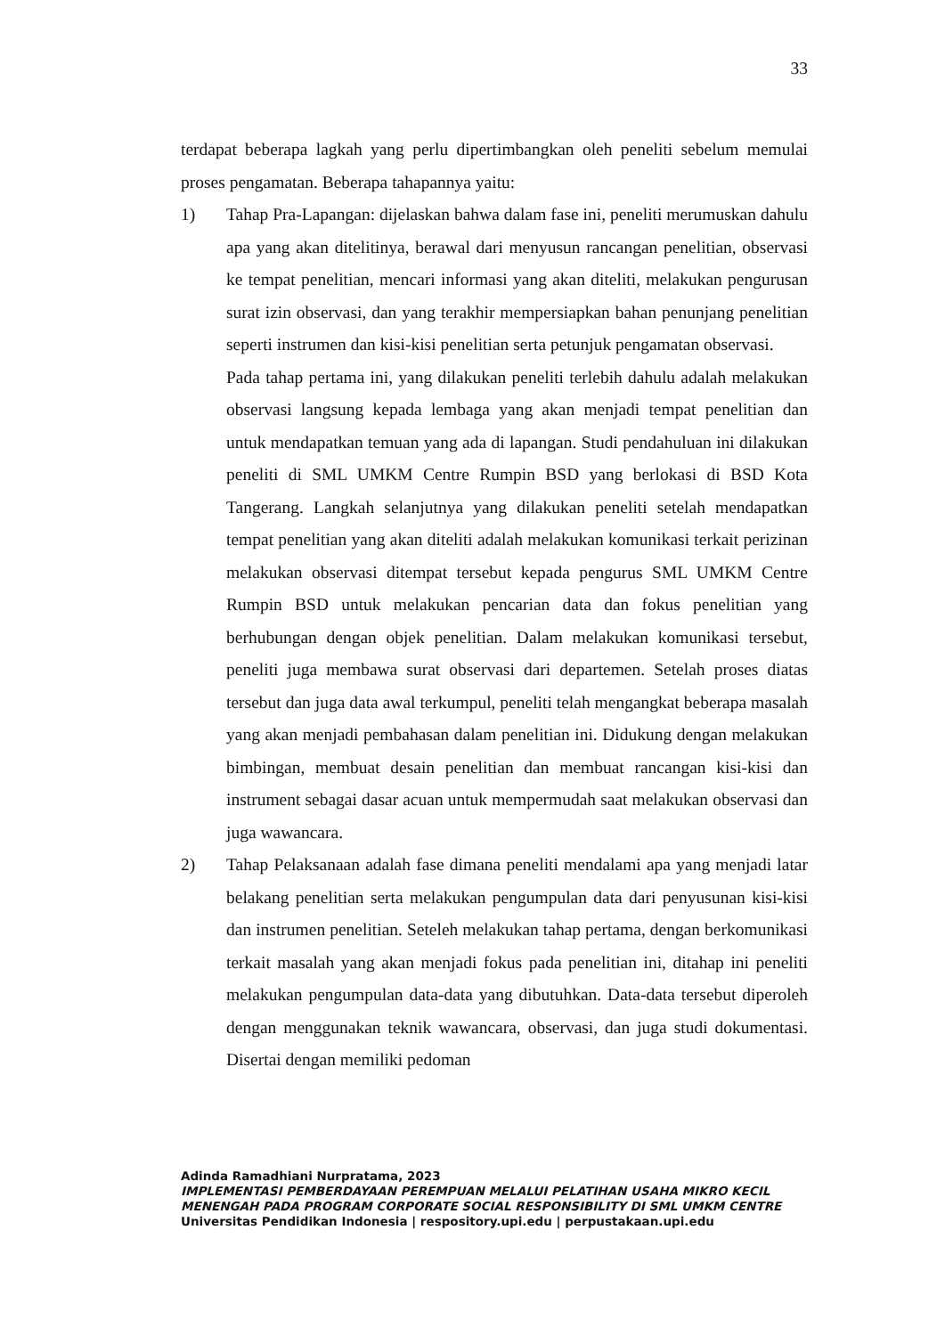33
terdapat beberapa lagkah yang perlu dipertimbangkan oleh peneliti sebelum memulai proses pengamatan. Beberapa tahapannya yaitu:
1) Tahap Pra-Lapangan: dijelaskan bahwa dalam fase ini, peneliti merumuskan dahulu apa yang akan ditelitinya, berawal dari menyusun rancangan penelitian, observasi ke tempat penelitian, mencari informasi yang akan diteliti, melakukan pengurusan surat izin observasi, dan yang terakhir mempersiapkan bahan penunjang penelitian seperti instrumen dan kisi-kisi penelitian serta petunjuk pengamatan observasi.
Pada tahap pertama ini, yang dilakukan peneliti terlebih dahulu adalah melakukan observasi langsung kepada lembaga yang akan menjadi tempat penelitian dan untuk mendapatkan temuan yang ada di lapangan. Studi pendahuluan ini dilakukan peneliti di SML UMKM Centre Rumpin BSD yang berlokasi di BSD Kota Tangerang. Langkah selanjutnya yang dilakukan peneliti setelah mendapatkan tempat penelitian yang akan diteliti adalah melakukan komunikasi terkait perizinan melakukan observasi ditempat tersebut kepada pengurus SML UMKM Centre Rumpin BSD untuk melakukan pencarian data dan fokus penelitian yang berhubungan dengan objek penelitian. Dalam melakukan komunikasi tersebut, peneliti juga membawa surat observasi dari departemen. Setelah proses diatas tersebut dan juga data awal terkumpul, peneliti telah mengangkat beberapa masalah yang akan menjadi pembahasan dalam penelitian ini. Didukung dengan melakukan bimbingan, membuat desain penelitian dan membuat rancangan kisi-kisi dan instrument sebagai dasar acuan untuk mempermudah saat melakukan observasi dan juga wawancara.
2) Tahap Pelaksanaan adalah fase dimana peneliti mendalami apa yang menjadi latar belakang penelitian serta melakukan pengumpulan data dari penyusunan kisi-kisi dan instrumen penelitian. Seteleh melakukan tahap pertama, dengan berkomunikasi terkait masalah yang akan menjadi fokus pada penelitian ini, ditahap ini peneliti melakukan pengumpulan data-data yang dibutuhkan. Data-data tersebut diperoleh dengan menggunakan teknik wawancara, observasi, dan juga studi dokumentasi. Disertai dengan memiliki pedoman
Adinda Ramadhiani Nurpratama, 2023
IMPLEMENTASI PEMBERDAYAAN PEREMPUAN MELALUI PELATIHAN USAHA MIKRO KECIL
MENENGAH PADA PROGRAM CORPORATE SOCIAL RESPONSIBILITY DI SML UMKM CENTRE
Universitas Pendidikan Indonesia | respository.upi.edu | perpustakaan.upi.edu